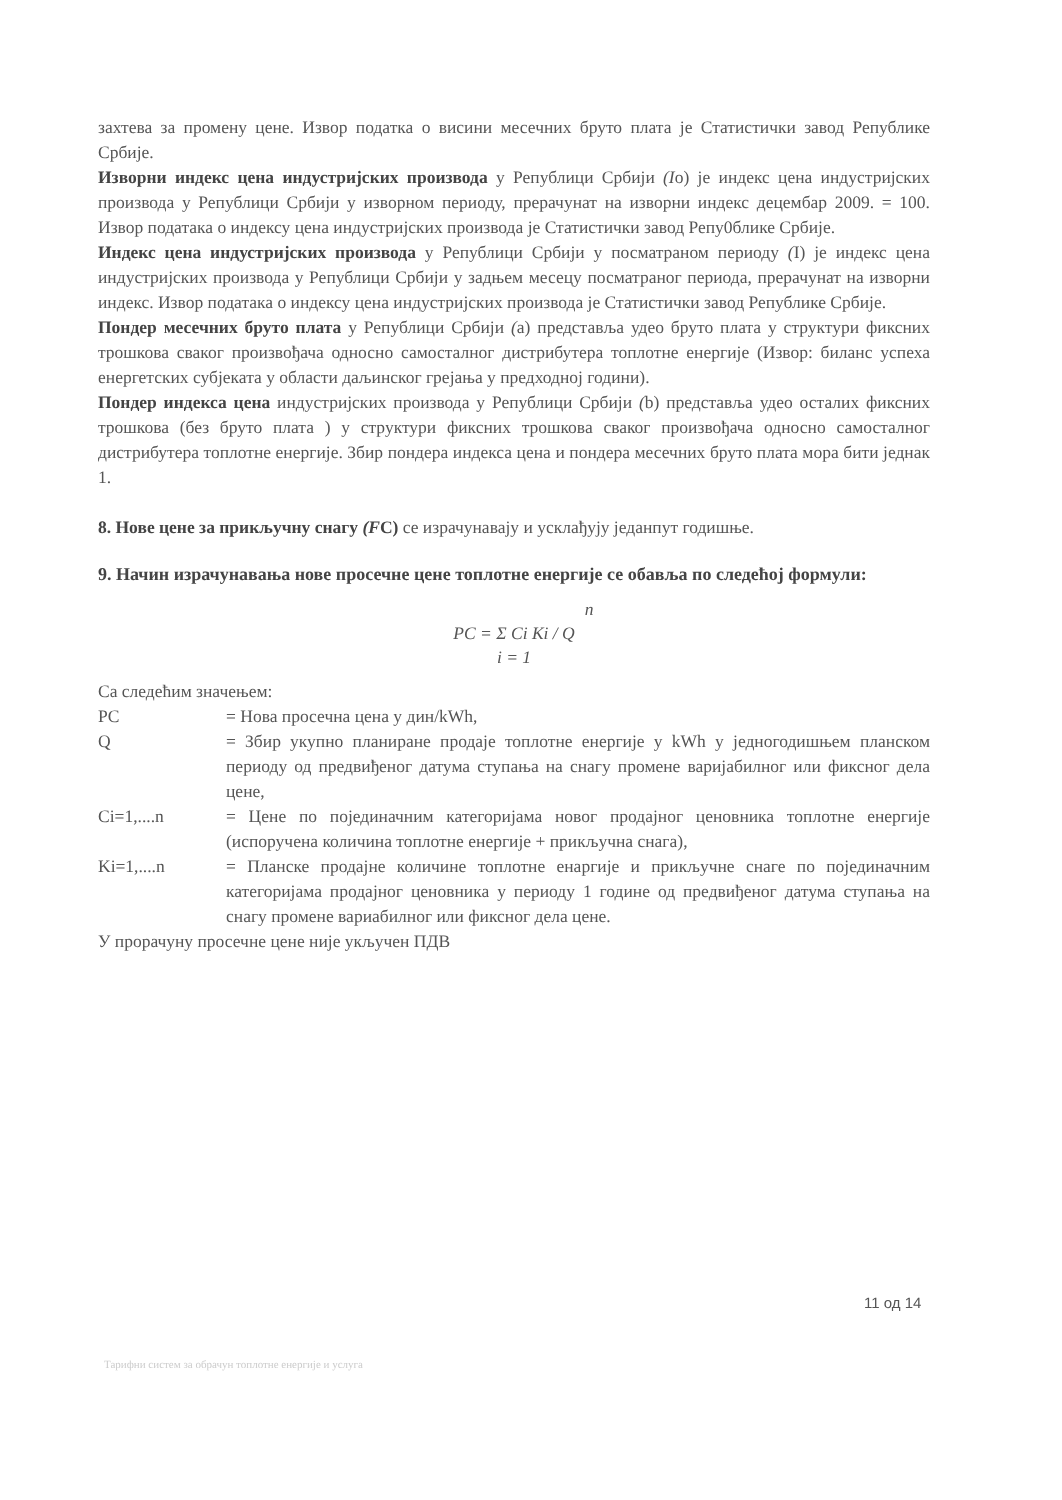захтева за промену цене. Извор податка о висини месечних бруто плата је Статистички завод Републике Србије.
Изворни индекс цена индустријских производа у Републици Србији (Io) је индекс цена индустријских производа у Републици Србији у изворном периоду, прерачунат на изворни индекс децембар 2009. = 100. Извор података о индексу цена индустријских производа је Статистички завод Репу0блике Србије.
Индекс цена индустријских производа у Републици Србији у посматраном периоду (I) је индекс цена индустријских производа у Републици Србији у задњем месецу посматраног периода, прерачунат на изворни индекс. Извор података о индексу цена индустријских производа је Статистички завод Републике Србије.
Пондер месечних бруто плата у Републици Србији (a) представља удео бруто плата у структури фиксних трошкова сваког произвођача односно самосталног дистрибутера топлотне енергије (Извор: биланс успеха енергетских субјеката у области даљинског грејања у предходној години).
Пондер индекса цена индустријских производа у Републици Србији (b) представља удео осталих фиксних трошкова (без бруто плата ) у структури фиксних трошкова сваког произвођача односно самосталног дистрибутера топлотне енергије. Збир пондера индекса цена и пондера месечних бруто плата мора бити једнак 1.
8. Нове цене за прикључну снагу (FC) се израчунавају и усклађују једанпут годишње.
9. Начин израчунавања нове просечне цене топлотне енергије се обавља по следећој формули:
n
PC = Σ Ci Ki / Q
i = 1
Са следећим значењем:
PC = Нова просечна цена у дин/kWh,
Q = Збир укупно планиране продаје топлотне енергије у kWh у једногодишњем планском периоду од предвиђеног датума ступања на снагу промене варијабилног или фиксног дела цене,
Ci=1,....n = Цене по појединачним категоријама новог продајног ценовника топлотне енергије (испоручена количина топлотне енергије + прикључна снага),
Ki=1,....n = Планске продајне количине топлотне енаргије и прикључне снаге по појединачним категоријама продајног ценовника у периоду 1 године од предвиђеног датума ступања на снагу промене вариабилног или фиксног дела цене.
У прорачуну просечне цене није укључен ПДВ
11 од 14
Тарифни систем за обрачун топлотне енергије и услуга